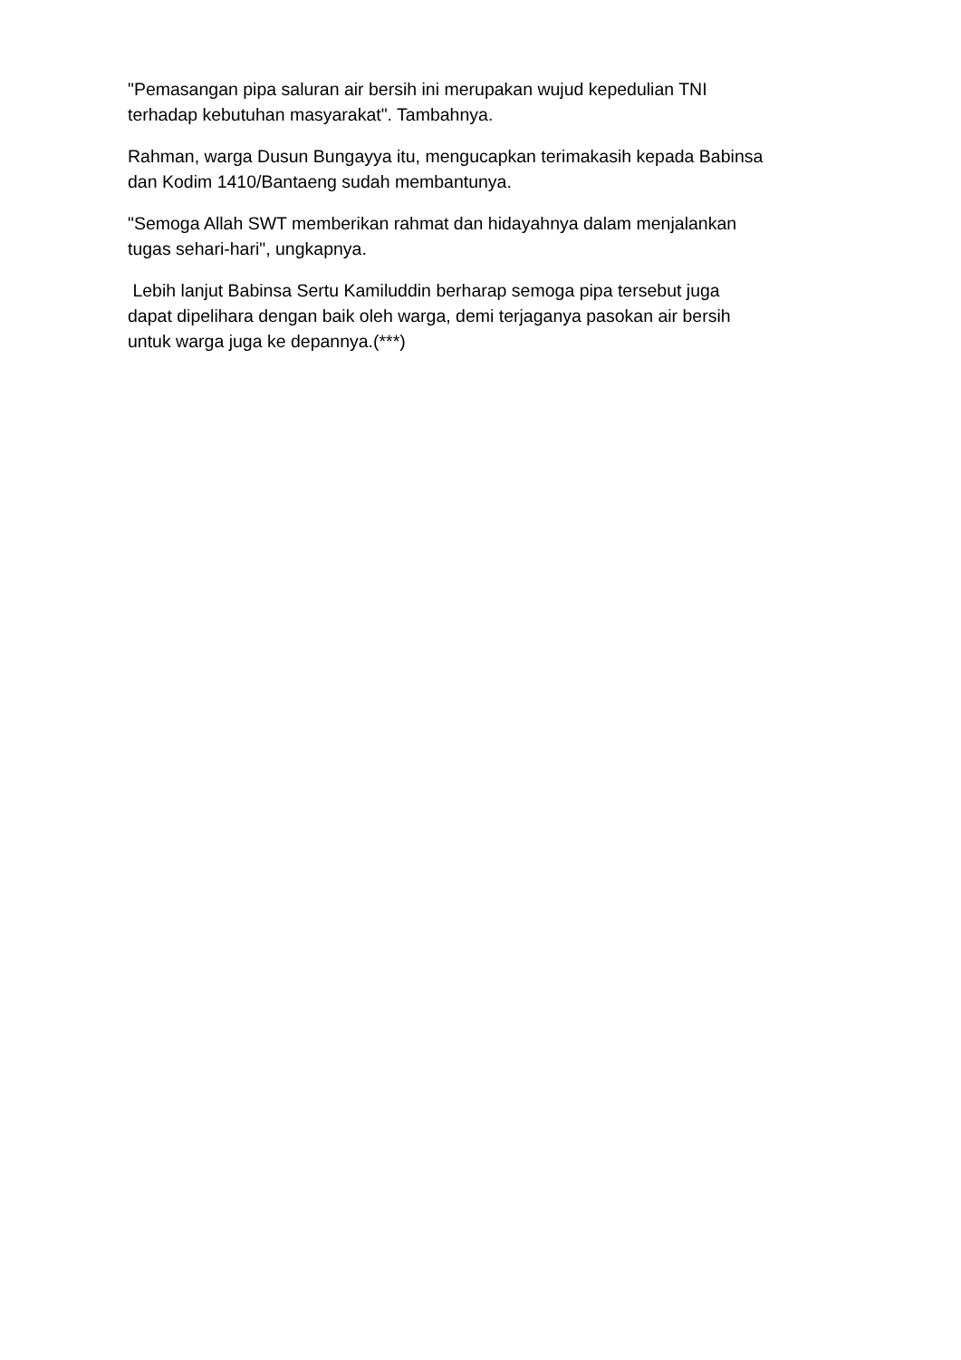"Pemasangan pipa saluran air bersih ini merupakan wujud kepedulian TNI
terhadap kebutuhan masyarakat". Tambahnya.
Rahman, warga Dusun Bungayya itu, mengucapkan terimakasih kepada Babinsa
dan Kodim 1410/Bantaeng sudah membantunya.
"Semoga Allah SWT memberikan rahmat dan hidayahnya dalam menjalankan
tugas sehari-hari", ungkapnya.
Lebih lanjut Babinsa Sertu Kamiluddin berharap semoga pipa tersebut juga
dapat dipelihara dengan baik oleh warga, demi terjaganya pasokan air bersih
untuk warga juga ke depannya.(***)